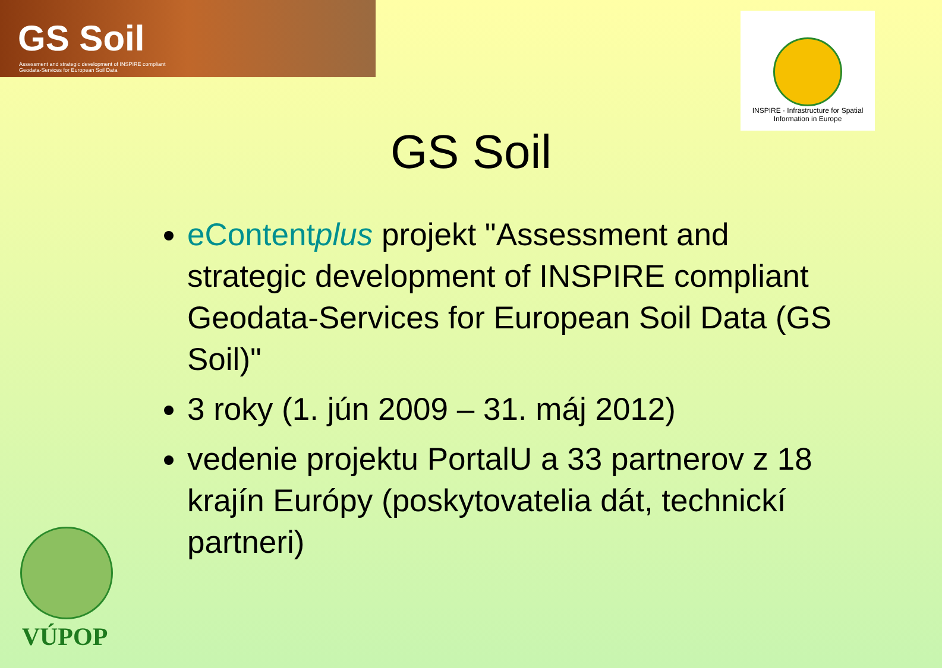GS Soil
Assessment and strategic development of INSPIRE compliant Geodata-Services for European Soil Data
INSPIRE · Infrastructure for Spatial Information in Europe
GS Soil
eContentplus projekt "Assessment and strategic development of INSPIRE compliant Geodata-Services for European Soil Data (GS Soil)"
3 roky (1. jún 2009 – 31. máj 2012)
vedenie projektu PortalU a 33 partnerov z 18 krajín Európy (poskytovatelia dát, technickí partneri)
VÚPOP